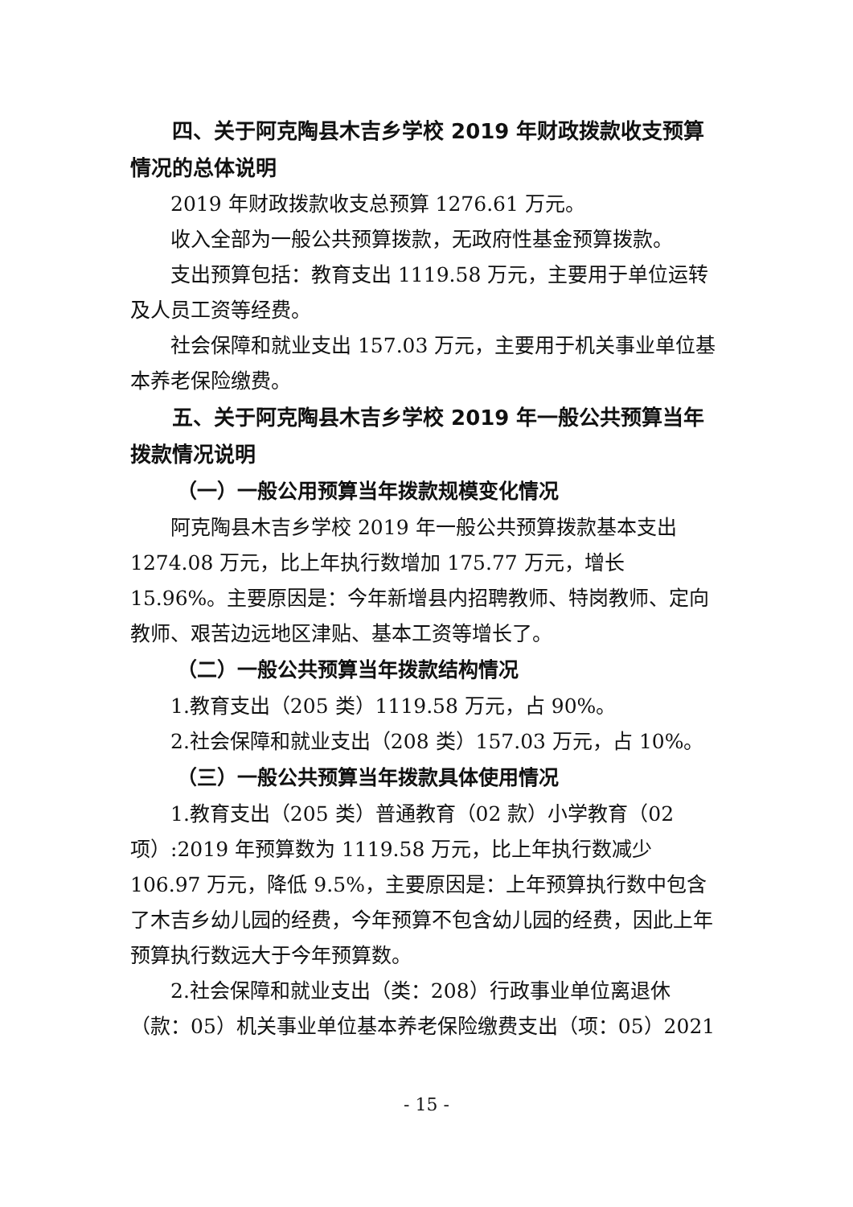四、关于阿克陶县木吉乡学校 2019 年财政拨款收支预算情况的总体说明
2019 年财政拨款收支总预算 1276.61 万元。
收入全部为一般公共预算拨款，无政府性基金预算拨款。
支出预算包括：教育支出 1119.58 万元，主要用于单位运转及人员工资等经费。
社会保障和就业支出 157.03 万元，主要用于机关事业单位基本养老保险缴费。
五、关于阿克陶县木吉乡学校 2019 年一般公共预算当年拨款情况说明
（一）一般公用预算当年拨款规模变化情况
阿克陶县木吉乡学校 2019 年一般公共预算拨款基本支出 1274.08 万元，比上年执行数增加 175.77 万元，增长 15.96%。主要原因是：今年新增县内招聘教师、特岗教师、定向教师、艰苦边远地区津贴、基本工资等增长了。
（二）一般公共预算当年拨款结构情况
1.教育支出（205 类）1119.58 万元，占 90%。
2.社会保障和就业支出（208 类）157.03 万元，占 10%。
（三）一般公共预算当年拨款具体使用情况
1.教育支出（205 类）普通教育（02 款）小学教育（02 项）:2019 年预算数为 1119.58 万元，比上年执行数减少 106.97 万元，降低 9.5%，主要原因是：上年预算执行数中包含了木吉乡幼儿园的经费，今年预算不包含幼儿园的经费，因此上年预算执行数远大于今年预算数。
2.社会保障和就业支出（类：208）行政事业单位离退休（款：05）机关事业单位基本养老保险缴费支出（项：05）2021
- 15 -